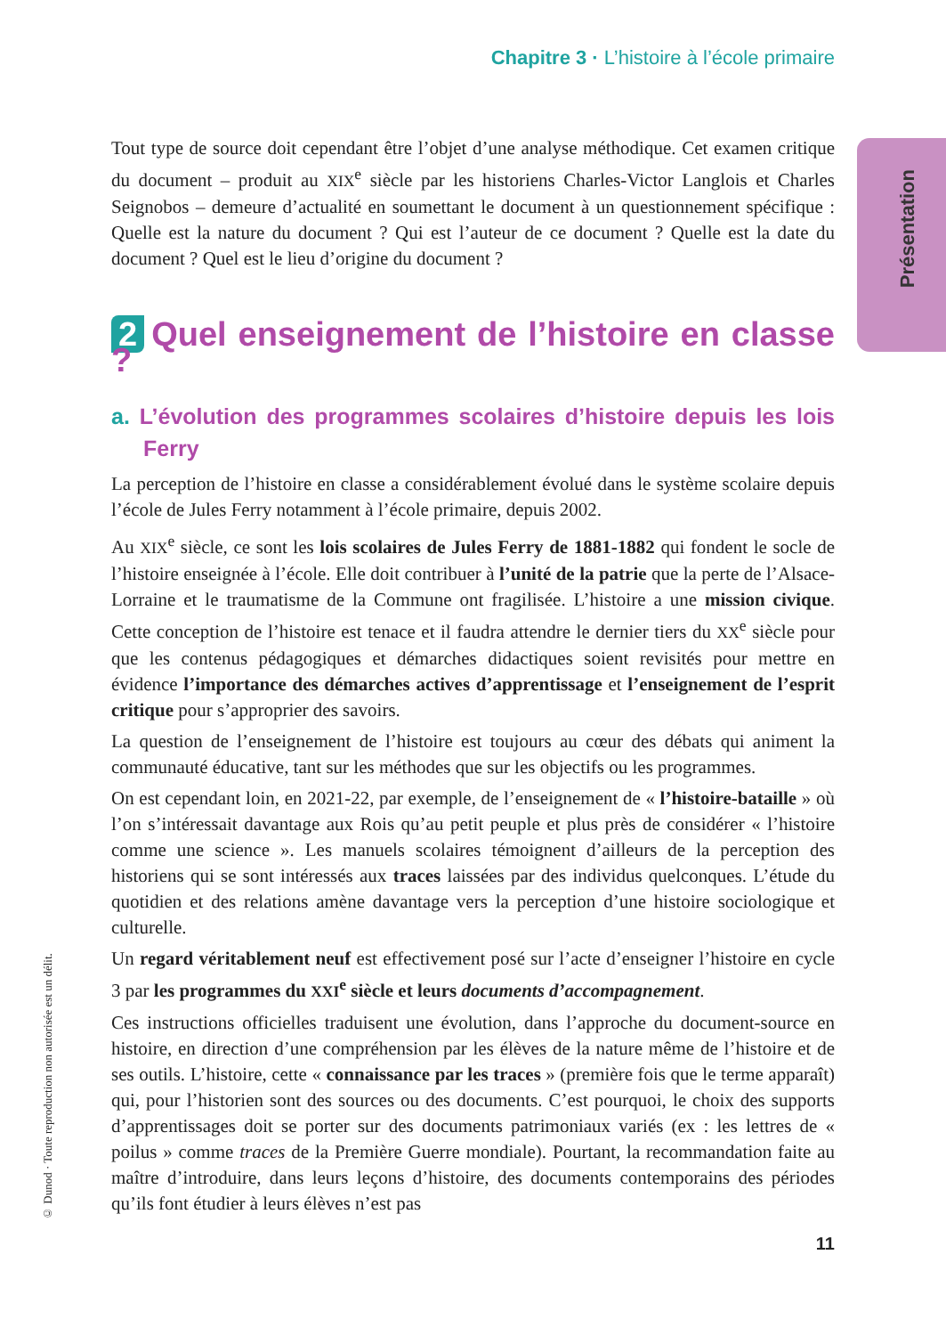Chapitre 3 · L’histoire à l’école primaire
Présentation
© Dunod · Toute reproduction non autorisée est un délit.
Tout type de source doit cependant être l’objet d’une analyse méthodique. Cet examen critique du document – produit au XIX<sup>e</sup> siècle par les historiens Charles-Victor Langlois et Charles Seignobos – demeure d’actualité en soumettant le document à un questionnement spécifique : Quelle est la nature du document ? Qui est l’auteur de ce document ? Quelle est la date du document ? Quel est le lieu d’origine du document ?
2 Quel enseignement de l’histoire en classe ?
a. L’évolution des programmes scolaires d’histoire depuis les lois Ferry
La perception de l’histoire en classe a considérablement évolué dans le système scolaire depuis l’école de Jules Ferry notamment à l’école primaire, depuis 2002.
Au XIX<sup>e</sup> siècle, ce sont les lois scolaires de Jules Ferry de 1881-1882 qui fondent le socle de l’histoire enseignée à l’école. Elle doit contribuer à l’unité de la patrie que la perte de l’Alsace-Lorraine et le traumatisme de la Commune ont fragilisée. L’histoire a une mission civique. Cette conception de l’histoire est tenace et il faudra attendre le dernier tiers du XX<sup>e</sup> siècle pour que les contenus pédagogiques et démarches didactiques soient revisités pour mettre en évidence l’importance des démarches actives d’apprentissage et l’enseignement de l’esprit critique pour s’approprier des savoirs.
La question de l’enseignement de l’histoire est toujours au cœur des débats qui animent la communauté éducative, tant sur les méthodes que sur les objectifs ou les programmes.
On est cependant loin, en 2021-22, par exemple, de l’enseignement de « l’histoire-bataille » où l’on s’intéressait davantage aux Rois qu’au petit peuple et plus près de considérer « l’histoire comme une science ». Les manuels scolaires témoignent d’ailleurs de la perception des historiens qui se sont intéressés aux traces laissées par des individus quelconques. L’étude du quotidien et des relations amène davantage vers la perception d’une histoire sociologique et culturelle.
Un regard véritablement neuf est effectivement posé sur l’acte d’enseigner l’histoire en cycle 3 par les programmes du XXI<sup>e</sup> siècle et leurs documents d’accompagnement.
Ces instructions officielles traduisent une évolution, dans l’approche du document-source en histoire, en direction d’une compréhension par les élèves de la nature même de l’histoire et de ses outils. L’histoire, cette « connaissance par les traces » (première fois que le terme apparaît) qui, pour l’historien sont des sources ou des documents. C’est pourquoi, le choix des supports d’apprentissages doit se porter sur des documents patrimoniaux variés (ex : les lettres de « poilus » comme traces de la Première Guerre mondiale). Pourtant, la recommandation faite au maître d’introduire, dans leurs leçons d’histoire, des documents contemporains des périodes qu’ils font étudier à leurs élèves n’est pas
11